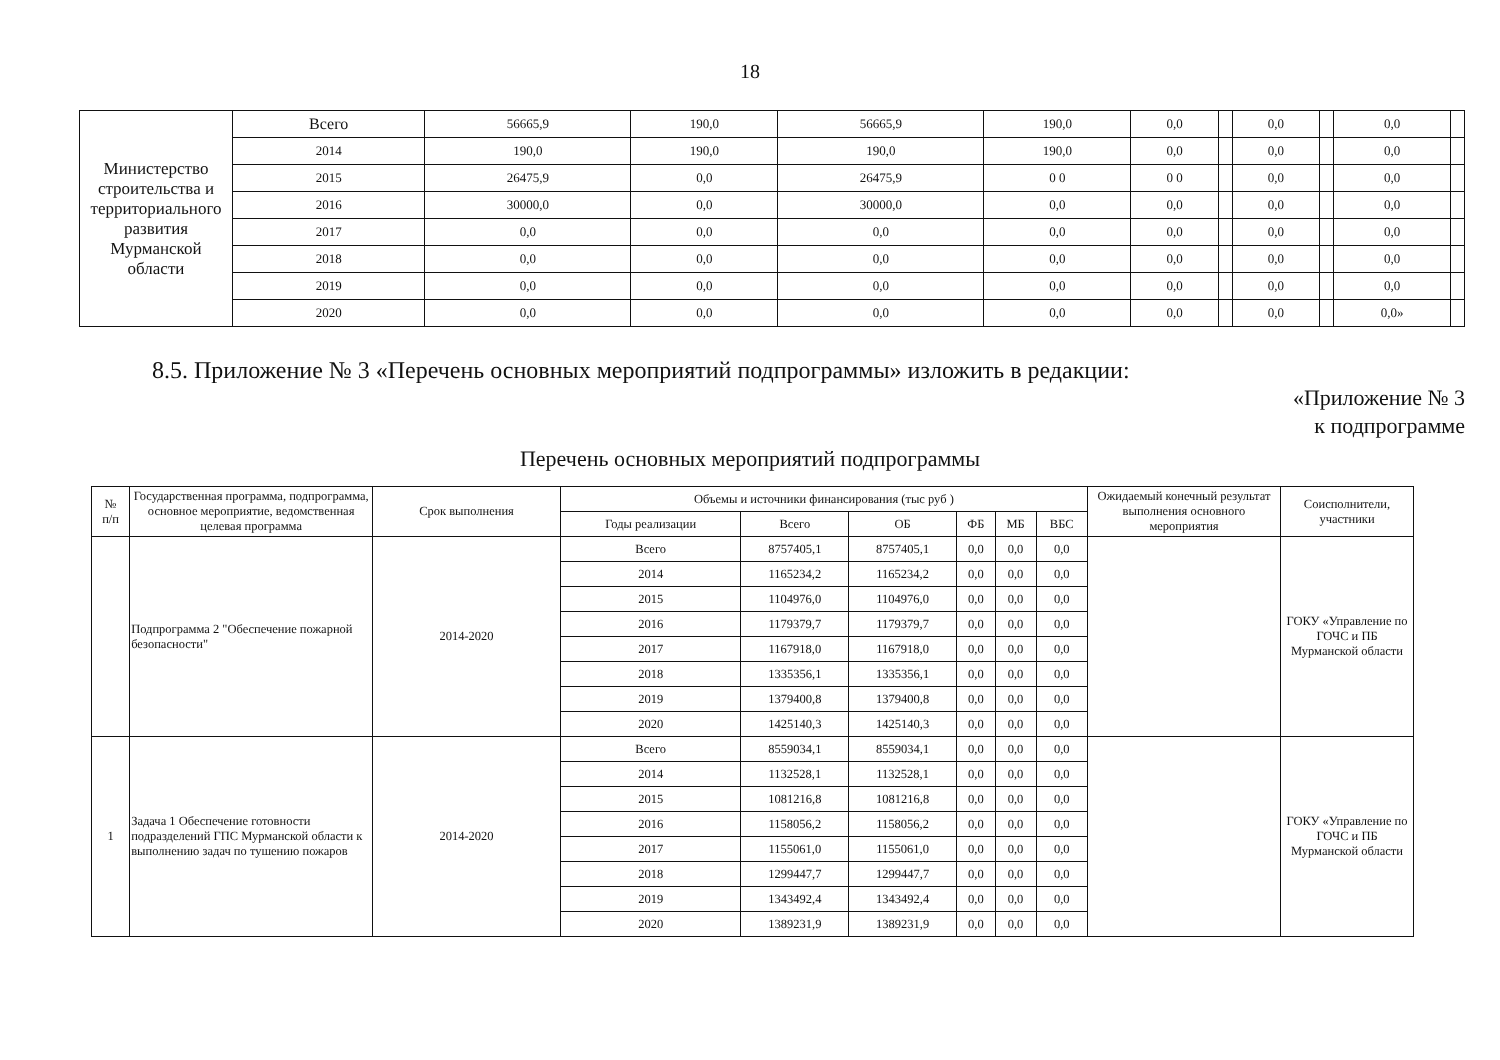18
| Министерство строительства и территориального развития Мурманской области | Всего | 56665,9 | 190,0 | 56665,9 | 190,0 | 0,0 | | 0,0 | | 0,0 | |
| | 2014 | 190,0 | 190,0 | 190,0 | 190,0 | 0,0 | | 0,0 | | 0,0 | |
| | 2015 | 26475,9 | 0,0 | 26475,9 | 0 0 | 0 0 | | 0,0 | | 0,0 | |
| | 2016 | 30000,0 | 0,0 | 30000,0 | 0,0 | 0,0 | | 0,0 | | 0,0 | |
| | 2017 | 0,0 | 0,0 | 0,0 | 0,0 | 0,0 | | 0,0 | | 0,0 | |
| | 2018 | 0,0 | 0,0 | 0,0 | 0,0 | 0,0 | | 0,0 | | 0,0 | |
| | 2019 | 0,0 | 0,0 | 0,0 | 0,0 | 0,0 | | 0,0 | | 0,0 | |
| | 2020 | 0,0 | 0,0 | 0,0 | 0,0 | 0,0 | | 0,0 | | 0,0» | |
8.5. Приложение № 3 «Перечень основных мероприятий подпрограммы» изложить в редакции:
«Приложение № 3
к подпрограмме
Перечень основных мероприятий подпрограммы
| № п/п | Государственная программа, подпрограмма, основное мероприятие, ведомственная целевая программа | Срок выполнения | Объемы и источники финансирования (тыс руб ) | | | | | | Ожидаемый конечный результат выполнения основного мероприятия | Соисполнители, участники |
| --- | --- | --- | --- | --- | --- | --- | --- | --- | --- | --- |
| | | | Годы реализации | Всего | ОБ | ФБ | МБ | ВБС | | |
| | Подпрограмма 2 "Обеспечение пожарной безопасности" | 2014-2020 | Всего | 8757405,1 | 8757405,1 | 0,0 | 0,0 | 0,0 | | ГОКУ «Управление по ГОЧС и ПБ Мурманской области |
| | | | 2014 | 1165234,2 | 1165234,2 | 0,0 | 0,0 | 0,0 | | |
| | | | 2015 | 1104976,0 | 1104976,0 | 0,0 | 0,0 | 0,0 | | |
| | | | 2016 | 1179379,7 | 1179379,7 | 0,0 | 0,0 | 0,0 | | |
| | | | 2017 | 1167918,0 | 1167918,0 | 0,0 | 0,0 | 0,0 | | |
| | | | 2018 | 1335356,1 | 1335356,1 | 0,0 | 0,0 | 0,0 | | |
| | | | 2019 | 1379400,8 | 1379400,8 | 0,0 | 0,0 | 0,0 | | |
| | | | 2020 | 1425140,3 | 1425140,3 | 0,0 | 0,0 | 0,0 | | |
| 1 | Задача 1 Обеспечение готовности подразделений ГПС Мурманской области к выполнению задач по тушению пожаров | 2014-2020 | Всего | 8559034,1 | 8559034,1 | 0,0 | 0,0 | 0,0 | | ГОКУ «Управление по ГОЧС и ПБ Мурманской области |
| | | | 2014 | 1132528,1 | 1132528,1 | 0,0 | 0,0 | 0,0 | | |
| | | | 2015 | 1081216,8 | 1081216,8 | 0,0 | 0,0 | 0,0 | | |
| | | | 2016 | 1158056,2 | 1158056,2 | 0,0 | 0,0 | 0,0 | | |
| | | | 2017 | 1155061,0 | 1155061,0 | 0,0 | 0,0 | 0,0 | | |
| | | | 2018 | 1299447,7 | 1299447,7 | 0,0 | 0,0 | 0,0 | | |
| | | | 2019 | 1343492,4 | 1343492,4 | 0,0 | 0,0 | 0,0 | | |
| | | | 2020 | 1389231,9 | 1389231,9 | 0,0 | 0,0 | 0,0 | | |